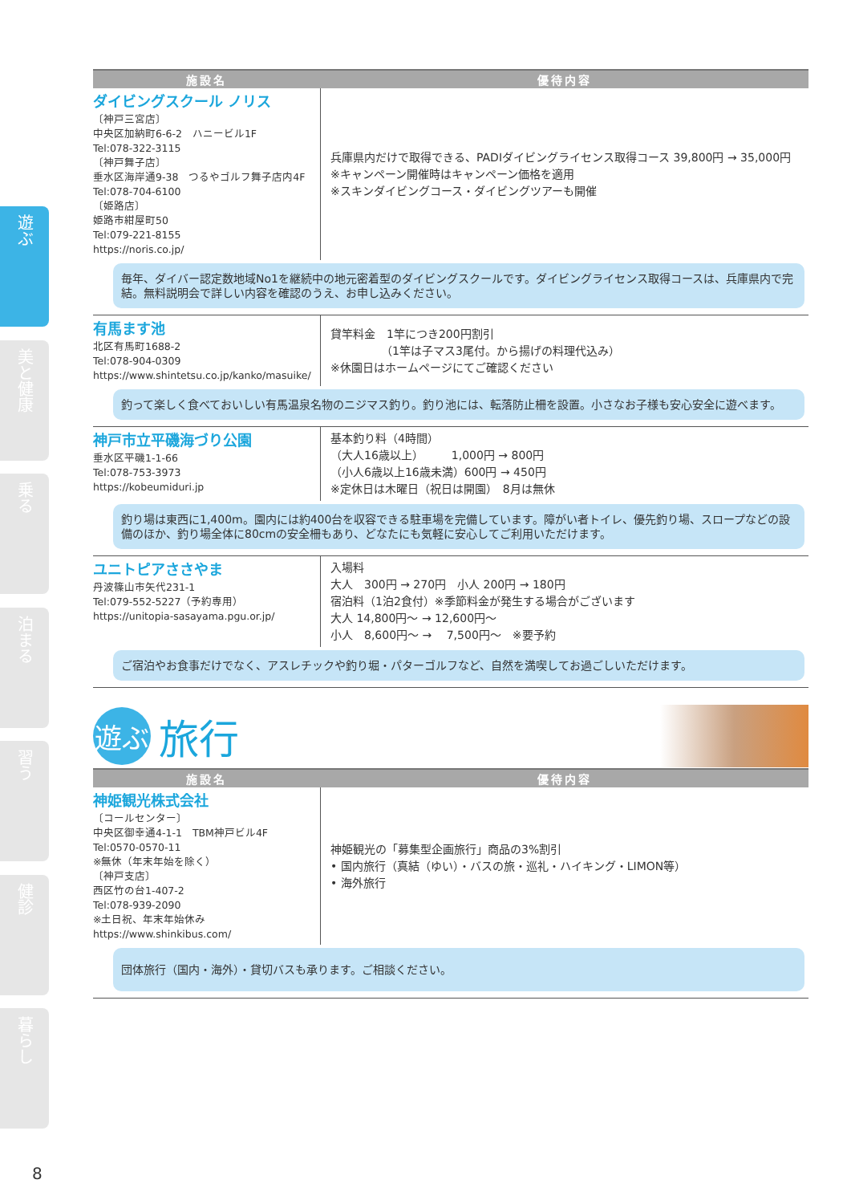遊ぶ
美と健康
乗る
泊まる
習う
健診
暮らし
| 施設名 | 優待内容 |
| --- | --- |
| ダイビングスクール ノリス 〔神戸三宮店〕 中央区加納町6-6-2 ハニービル1F Tel:078-322-3115 〔神戸舞子店〕 垂水区海岸通9-38 つるやゴルフ舞子店内4F Tel:078-704-6100 〔姫路店〕 姫路市紺屋町50 Tel:079-221-8155 https://noris.co.jp/ | 兵庫県内だけで取得できる、PADIダイビングライセンス取得コース 39,800円 → 35,000円 ※キャンペーン開催時はキャンペーン価格を適用 ※スキンダイビングコース・ダイビングツアーも開催 |
| 毎年、ダイバー認定数地域No1を継続中の地元密着型のダイビングスクールです。ダイビングライセンス取得コースは、兵庫県内で完結。無料説明会で詳しい内容を確認のうえ、お申し込みください。 | |
| 有馬ます池 北区有馬町1688-2 Tel:078-904-0309 https://www.shintetsu.co.jp/kanko/masuike/ | 貸竿料金 1竿につき200円割引 （1竿は子マス3尾付。から揚げの料理代込み） ※休園日はホームページにてご確認ください |
| 釣って楽しく食べておいしい有馬温泉名物のニジマス釣り。釣り池には、転落防止柵を設置。小さなお子様も安心安全に遊べます。 | |
| 神戸市立平磯海づり公園 垂水区平磯1-1-66 Tel:078-753-3973 https://kobeumiduri.jp | 基本釣り料（4時間） （大人16歳以上） 1,000円 → 800円 （小人6歳以上16歳未満）600円 → 450円 ※定休日は木曜日（祝日は開園） 8月は無休 |
| 釣り場は東西に1,400m。園内には約400台を収容できる駐車場を完備しています。障がい者トイレ、優先釣り場、スロープなどの設備のほか、釣り場全体に80cmの安全柵もあり、どなたにも気軽に安心してご利用いただけます。 | |
| ユニトピアささやま 丹波篠山市矢代231-1 Tel:079-552-5227（予約専用） https://unitopia-sasayama.pgu.or.jp/ | 入場料 大人 300円 → 270円 小人 200円 → 180円 宿泊料（1泊2食付）※季節料金が発生する場合がございます 大人 14,800円～ → 12,600円～ 小人 8,600円～ → 7,500円～ ※要予約 |
| ご宿泊やお食事だけでなく、アスレチックや釣り堀・パターゴルフなど、自然を満喫してお過ごしいただけます。 | |
遊ぶ
旅行
| 施設名 | 優待内容 |
| --- | --- |
| 神姫観光株式会社 〔コールセンター〕 中央区御幸通4-1-1 TBM神戸ビル4F Tel:0570-0570-11 ※無休（年末年始を除く） 〔神戸支店〕 西区竹の台1-407-2 Tel:078-939-2090 ※土日祝、年末年始休み https://www.shinkibus.com/ | 神姫観光の「募集型企画旅行」商品の3%割引 • 国内旅行（真結（ゆい）・バスの旅・巡礼・ハイキング・LIMON等） • 海外旅行 |
| 団体旅行（国内・海外）・貸切バスも承ります。ご相談ください。 | |
8